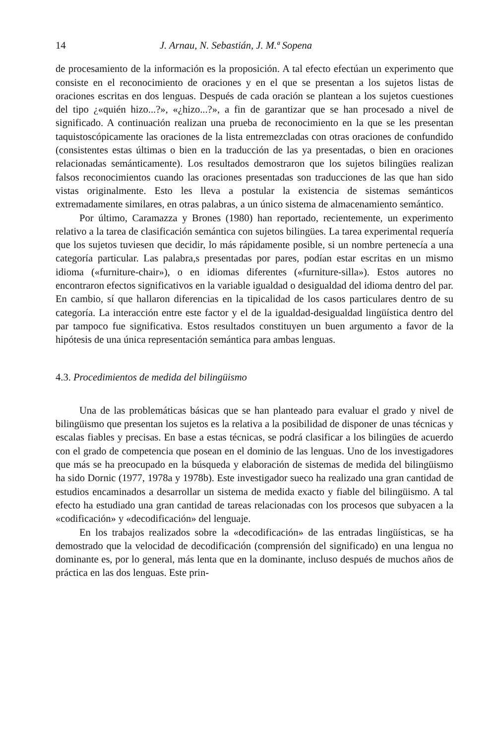14 J. Arnau, N. Sebastián, J. M.ª Sopena
de procesamiento de la información es la proposición. A tal efecto efectúan un experimento que consiste en el reconocimiento de oraciones y en el que se presentan a los sujetos listas de oraciones escritas en dos lenguas. Después de cada oración se plantean a los sujetos cuestiones del tipo ¿«quién hizo...?», «¿hizo...?», a fin de garantizar que se han procesado a nivel de significado. A continuación realizan una prueba de reconocimiento en la que se les presentan taquistoscópicamente las oraciones de la lista entremezcladas con otras oraciones de confundido (consistentes estas últimas o bien en la traducción de las ya presentadas, o bien en oraciones relacionadas semánticamente). Los resultados demostraron que los sujetos bilingües realizan falsos reconocimientos cuando las oraciones presentadas son traducciones de las que han sido vistas originalmente. Esto les lleva a postular la existencia de sistemas semánticos extremadamente similares, en otras palabras, a un único sistema de almacenamiento semántico.
Por último, Caramazza y Brones (1980) han reportado, recientemente, un experimento relativo a la tarea de clasificación semántica con sujetos bilingües. La tarea experimental requería que los sujetos tuviesen que decidir, lo más rápidamente posible, si un nombre pertenecía a una categoría particular. Las palabra,s presentadas por pares, podían estar escritas en un mismo idioma («furniture-chair»), o en idiomas diferentes («furniture-silla»). Estos autores no encontraron efectos significativos en la variable igualdad o desigualdad del idioma dentro del par. En cambio, sí que hallaron diferencias en la tipicalidad de los casos particulares dentro de su categoría. La interacción entre este factor y el de la igualdad-desigualdad lingüística dentro del par tampoco fue significativa. Estos resultados constituyen un buen argumento a favor de la hipótesis de una única representación semántica para ambas lenguas.
4.3. Procedimientos de medida del bilingüismo
Una de las problemáticas básicas que se han planteado para evaluar el grado y nivel de bilingüismo que presentan los sujetos es la relativa a la posibilidad de disponer de unas técnicas y escalas fiables y precisas. En base a estas técnicas, se podrá clasificar a los bilingües de acuerdo con el grado de competencia que posean en el dominio de las lenguas. Uno de los investigadores que más se ha preocupado en la búsqueda y elaboración de sistemas de medida del bilingüismo ha sido Dornic (1977, 1978a y 1978b). Este investigador sueco ha realizado una gran cantidad de estudios encaminados a desarrollar un sistema de medida exacto y fiable del bilingüismo. A tal efecto ha estudiado una gran cantidad de tareas relacionadas con los procesos que subyacen a la «codificación» y «decodificación» del lenguaje.
En los trabajos realizados sobre la «decodificación» de las entradas lingüísticas, se ha demostrado que la velocidad de decodificación (comprensión del significado) en una lengua no dominante es, por lo general, más lenta que en la dominante, incluso después de muchos años de práctica en las dos lenguas. Este prin-